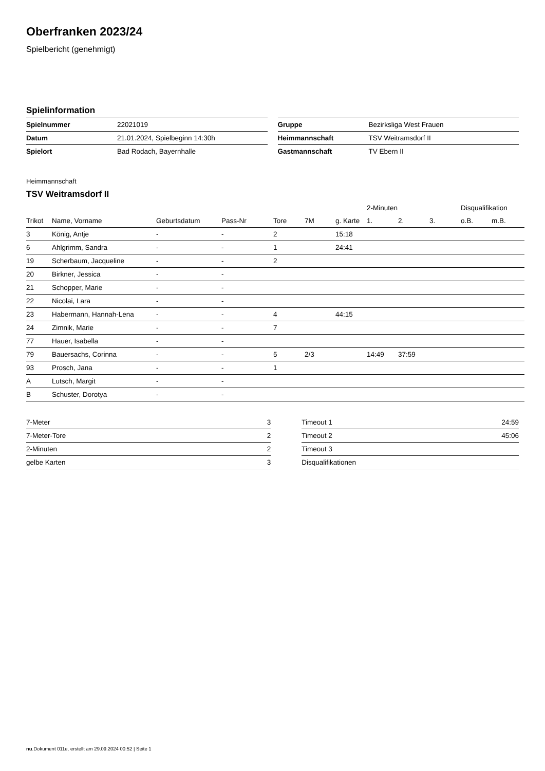Oberfranken 2023/24
Spielbericht (genehmigt)
Spielinformation
| Spielnummer | 22021019 |
| Datum | 21.01.2024, Spielbeginn 14:30h |
| Spielort | Bad Rodach, Bayernhalle |
| Gruppe | Bezirksliga West Frauen |
| Heimmannschaft | TSV Weitramsdorf II |
| Gastmannschaft | TV Ebern II |
Heimmannschaft
TSV Weitramsdorf II
| | | | | | | | 2-Minuten | | | Disqualifikation | |
| --- | --- | --- | --- | --- | --- | --- | --- | --- | --- | --- | --- |
| Trikot | Name, Vorname | Geburtsdatum | Pass-Nr | Tore | 7M | g. Karte | 1. | 2. | 3. | o.B. | m.B. |
| 3 | König, Antje | - | - | 2 | | 15:18 | | | | | |
| 6 | Ahlgrimm, Sandra | - | - | 1 | | 24:41 | | | | | |
| 19 | Scherbaum, Jacqueline | - | - | 2 | | | | | | | |
| 20 | Birkner, Jessica | - | - | | | | | | | | |
| 21 | Schopper, Marie | - | - | | | | | | | | |
| 22 | Nicolai, Lara | - | - | | | | | | | | |
| 23 | Habermann, Hannah-Lena | - | - | 4 | | 44:15 | | | | | |
| 24 | Zimnik, Marie | - | - | 7 | | | | | | | |
| 77 | Hauer, Isabella | - | - | | | | | | | | |
| 79 | Bauersachs, Corinna | - | - | 5 | 2/3 | | 14:49 | 37:59 | | | |
| 93 | Prosch, Jana | - | - | 1 | | | | | | | |
| A | Lutsch, Margit | - | - | | | | | | | | |
| B | Schuster, Dorotya | - | - | | | | | | | | |
| 7-Meter | 3 |
| 7-Meter-Tore | 2 |
| 2-Minuten | 2 |
| gelbe Karten | 3 |
| Timeout 1 | 24:59 |
| Timeout 2 | 45:06 |
| Timeout 3 | |
| Disqualifikationen | |
nu.Dokument 011e, erstellt am 29.09.2024 00:52 | Seite 1